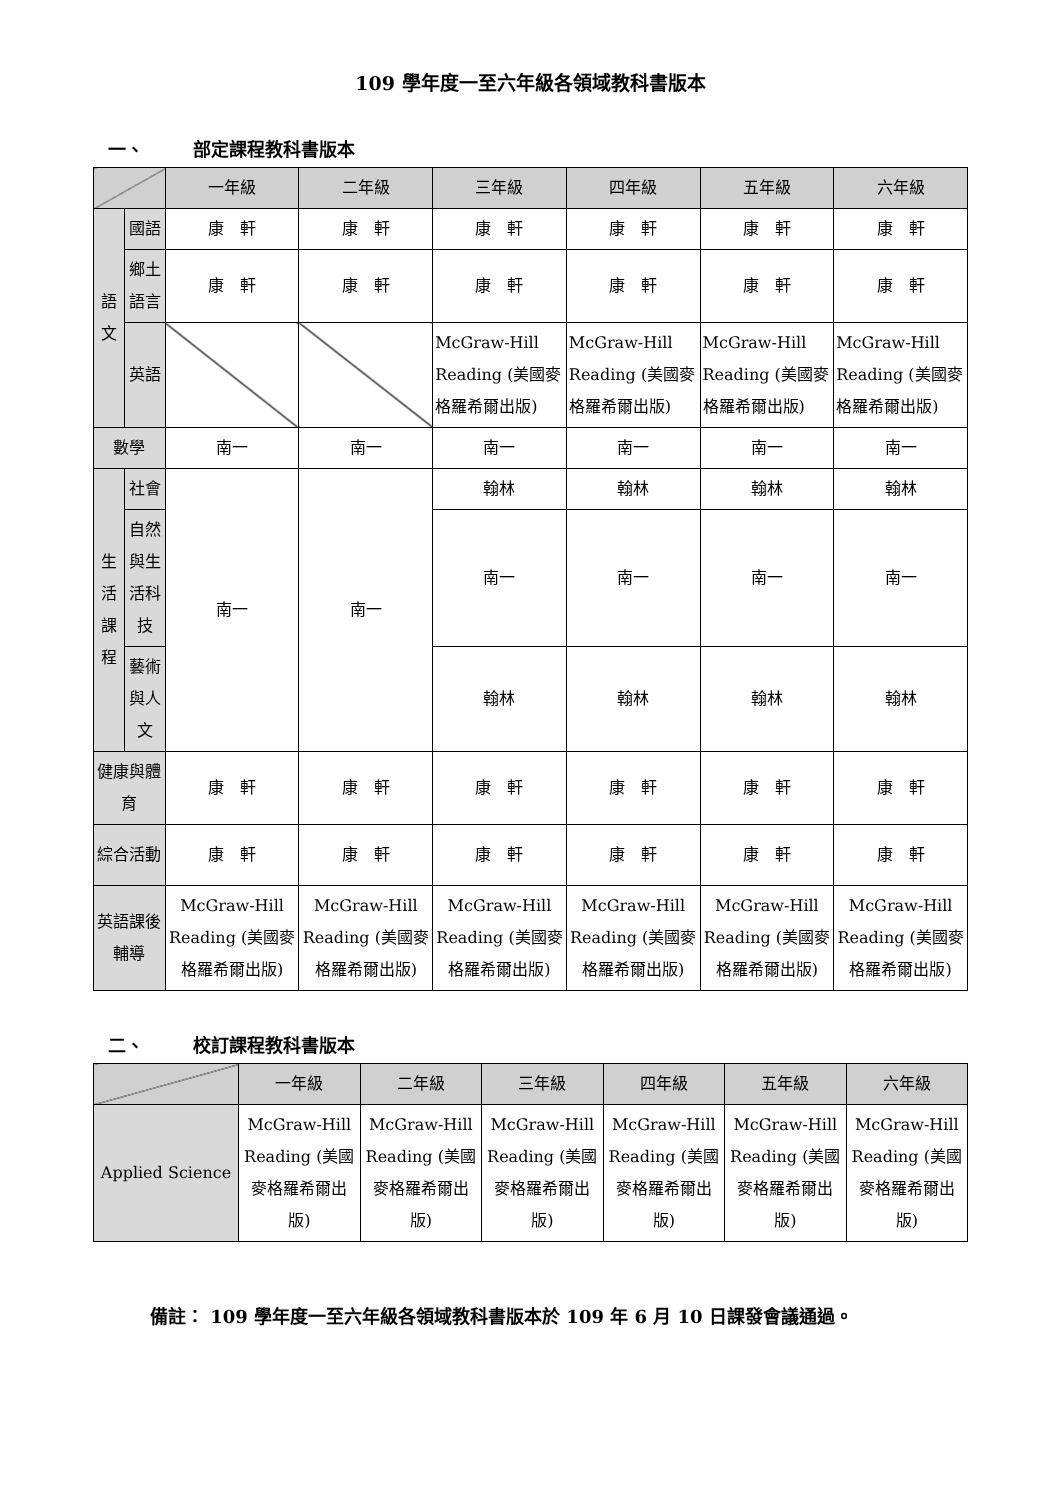109 學年度一至六年級各領域教科書版本
一、 部定課程教科書版本
| | | 一年級 | 二年級 | 三年級 | 四年級 | 五年級 | 六年級 |
| --- | --- | --- | --- | --- | --- | --- | --- |
| 語文 | 國語 | 康 軒 | 康 軒 | 康 軒 | 康 軒 | 康 軒 | 康 軒 |
| | 鄉土語言 | 康 軒 | 康 軒 | 康 軒 | 康 軒 | 康 軒 | 康 軒 |
| | 英語 | | | McGraw-Hill Reading (美國麥格羅希爾出版) | McGraw-Hill Reading (美國麥格羅希爾出版) | McGraw-Hill Reading (美國麥格羅希爾出版) | McGraw-Hill Reading (美國麥格羅希爾出版) |
| 數學 | | 南一 | 南一 | 南一 | 南一 | 南一 | 南一 |
| 生活課程 | 社會 | 南一 | 南一 | 翰林 | 翰林 | 翰林 | 翰林 |
| | 自然與生活科技 | | | 南一 | 南一 | 南一 | 南一 |
| | 藝術與人文 | | | 翰林 | 翰林 | 翰林 | 翰林 |
| 健康與體育 | | 康 軒 | 康 軒 | 康 軒 | 康 軒 | 康 軒 | 康 軒 |
| 綜合活動 | | 康 軒 | 康 軒 | 康 軒 | 康 軒 | 康 軒 | 康 軒 |
| 英語課後輔導 | | McGraw-Hill Reading (美國麥格羅希爾出版) | McGraw-Hill Reading (美國麥格羅希爾出版) | McGraw-Hill Reading (美國麥格羅希爾出版) | McGraw-Hill Reading (美國麥格羅希爾出版) | McGraw-Hill Reading (美國麥格羅希爾出版) | McGraw-Hill Reading (美國麥格羅希爾出版) |
二、 校訂課程教科書版本
| | 一年級 | 二年級 | 三年級 | 四年級 | 五年級 | 六年級 |
| --- | --- | --- | --- | --- | --- | --- |
| Applied Science | McGraw-Hill Reading (美國麥格羅希爾出版) | McGraw-Hill Reading (美國麥格羅希爾出版) | McGraw-Hill Reading (美國麥格羅希爾出版) | McGraw-Hill Reading (美國麥格羅希爾出版) | McGraw-Hill Reading (美國麥格羅希爾出版) | McGraw-Hill Reading (美國麥格羅希爾出版) |
備註： 109 學年度一至六年級各領域教科書版本於 109 年 6 月 10 日課發會議通過。